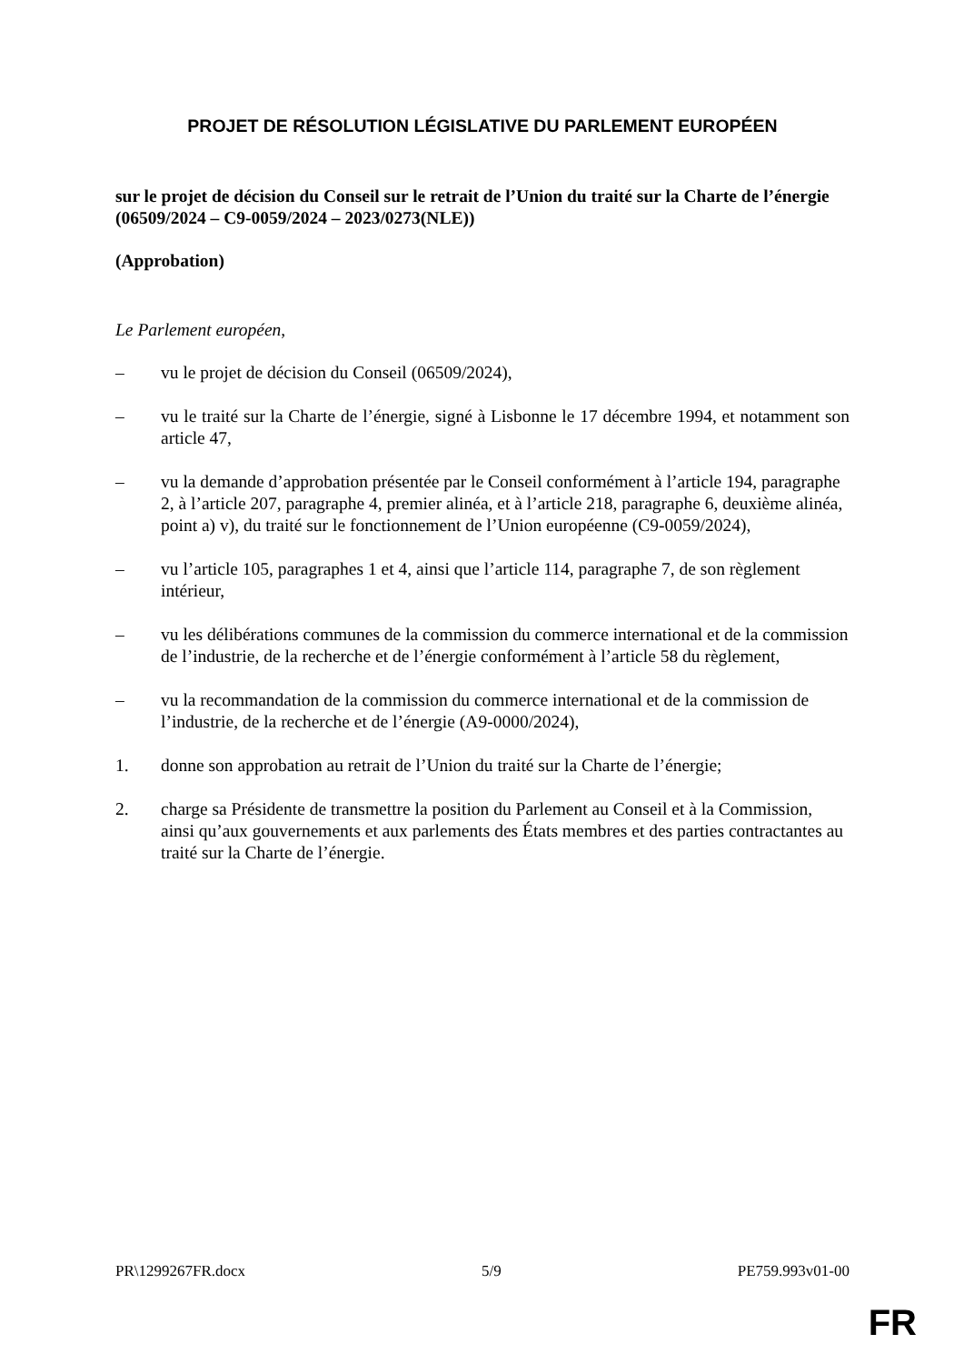PROJET DE RÉSOLUTION LÉGISLATIVE DU PARLEMENT EUROPÉEN
sur le projet de décision du Conseil sur le retrait de l’Union du traité sur la Charte de l’énergie
(06509/2024 – C9-0059/2024 – 2023/0273(NLE))
(Approbation)
Le Parlement européen,
– vu le projet de décision du Conseil (06509/2024),
– vu le traité sur la Charte de l’énergie, signé à Lisbonne le 17 décembre 1994, et notamment son article 47,
– vu la demande d’approbation présentée par le Conseil conformément à l’article 194, paragraphe 2, à l’article 207, paragraphe 4, premier alinéa, et à l’article 218, paragraphe 6, deuxième alinéa, point a) v), du traité sur le fonctionnement de l’Union européenne (C9-0059/2024),
– vu l’article 105, paragraphes 1 et 4, ainsi que l’article 114, paragraphe 7, de son règlement intérieur,
– vu les délibérations communes de la commission du commerce international et de la commission de l’industrie, de la recherche et de l’énergie conformément à l’article 58 du règlement,
– vu la recommandation de la commission du commerce international et de la commission de l’industrie, de la recherche et de l’énergie (A9-0000/2024),
1. donne son approbation au retrait de l’Union du traité sur la Charte de l’énergie;
2. charge sa Présidente de transmettre la position du Parlement au Conseil et à la Commission, ainsi qu’aux gouvernements et aux parlements des États membres et des parties contractantes au traité sur la Charte de l’énergie.
PR\1299267FR.docx 5/9 PE759.993v01-00
FR